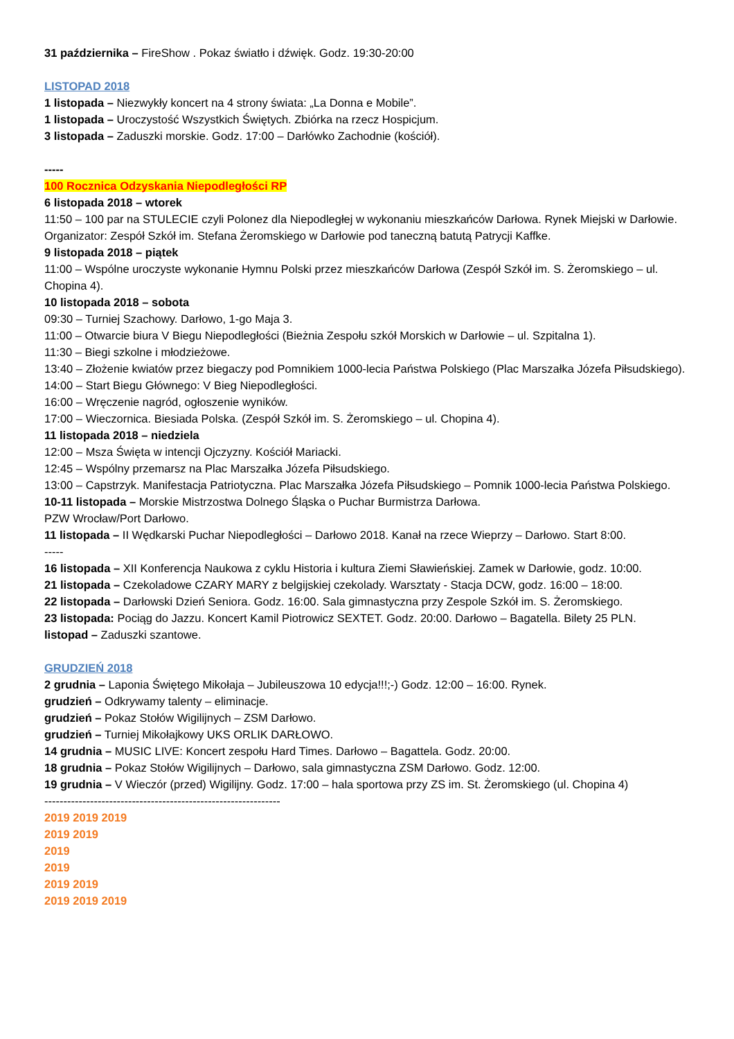31 października – FireShow . Pokaz światło i dźwięk. Godz. 19:30-20:00
LISTOPAD 2018
1 listopada – Niezwykły koncert na 4 strony świata: „La Donna e Mobile”.
1 listopada – Uroczystość Wszystkich Świętych. Zbiórka na rzecz Hospicjum.
3 listopada – Zaduszki morskie. Godz. 17:00 – Darłówko Zachodnie (kościół).
-----
100 Rocznica Odzyskania Niepodległości RP
6 listopada 2018 – wtorek
11:50 – 100 par na STULECIE czyli Polonez dla Niepodległej w wykonaniu mieszkańców Darłowa. Rynek Miejski w Darłowie. Organizator: Zespół Szkół im. Stefana Żeromskiego w Darłowie pod taneczną batutą Patrycji Kaffke.
9 listopada 2018 – piątek
11:00 – Wspólne uroczyste wykonanie Hymnu Polski przez mieszkańców Darłowa (Zespół Szkół im. S. Żeromskiego – ul. Chopina 4).
10 listopada 2018 – sobota
09:30 – Turniej Szachowy. Darłowo, 1-go Maja 3.
11:00 – Otwarcie biura V Biegu Niepodległości (Bieżnia Zespołu szkół Morskich w Darłowie – ul. Szpitalna 1).
11:30 – Biegi szkolne i młodzieżowe.
13:40 – Złożenie kwiatów przez biegaczy pod Pomnikiem 1000-lecia Państwa Polskiego (Plac Marszałka Józefa Piłsudskiego).
14:00 – Start Biegu Głównego: V Bieg Niepodległości.
16:00 – Wręczenie nagród, ogłoszenie wyników.
17:00 – Wieczornica. Biesiada Polska. (Zespół Szkół im. S. Żeromskiego – ul. Chopina 4).
11 listopada 2018 – niedziela
12:00 – Msza Święta w intencji Ojczyzny. Kościół Mariacki.
12:45 – Wspólny przemarsz na Plac Marszałka Józefa Piłsudskiego.
13:00 – Capstrzyk. Manifestacja Patriotyczna. Plac Marszałka Józefa Piłsudskiego – Pomnik 1000-lecia Państwa Polskiego.
10-11 listopada – Morskie Mistrzostwa Dolnego Śląska o Puchar Burmistrza Darłowa.
PZW Wrocław/Port Darłowo.
11 listopada – II Wędkarski Puchar Niepodległości – Darłowo 2018. Kanał na rzece Wieprzy – Darłowo. Start 8:00.
-----
16 listopada – XII Konferencja Naukowa z cyklu Historia i kultura Ziemi Sławieńskiej. Zamek w Darłowie, godz. 10:00.
21 listopada – Czekoladowe CZARY MARY z belgijskiej czekolady. Warsztaty - Stacja DCW, godz. 16:00 – 18:00.
22 listopada – Darłowski Dzień Seniora. Godz. 16:00. Sala gimnastyczna przy Zespole Szkół im. S. Żeromskiego.
23 listopada: Pociąg do Jazzu. Koncert Kamil Piotrowicz SEXTET. Godz. 20:00. Darłowo – Bagatella. Bilety 25 PLN.
listopad – Zaduszki szantowe.
GRUDZIEŃ 2018
2 grudnia – Laponia Świętego Mikołaja – Jubileuszowa 10 edycja!!!;-) Godz. 12:00 – 16:00. Rynek.
grudzień – Odkrywamy talenty – eliminacje.
grudzień – Pokaz Stołów Wigilijnych – ZSM Darłowo.
grudzień – Turniej Mikołajkowy UKS ORLIK DARŁOWO.
14 grudnia – MUSIC LIVE: Koncert zespołu Hard Times. Darłowo – Bagattela. Godz. 20:00.
18 grudnia – Pokaz Stołów Wigilijnych – Darłowo, sala gimnastyczna ZSM Darłowo. Godz. 12:00.
19 grudnia – V Wieczór (przed) Wigilijny. Godz. 17:00 – hala sportowa przy ZS im. St. Żeromskiego (ul. Chopina 4)
--------------------------------------------------------------
2019 2019 2019
2019 2019
2019
2019
2019 2019
2019 2019 2019